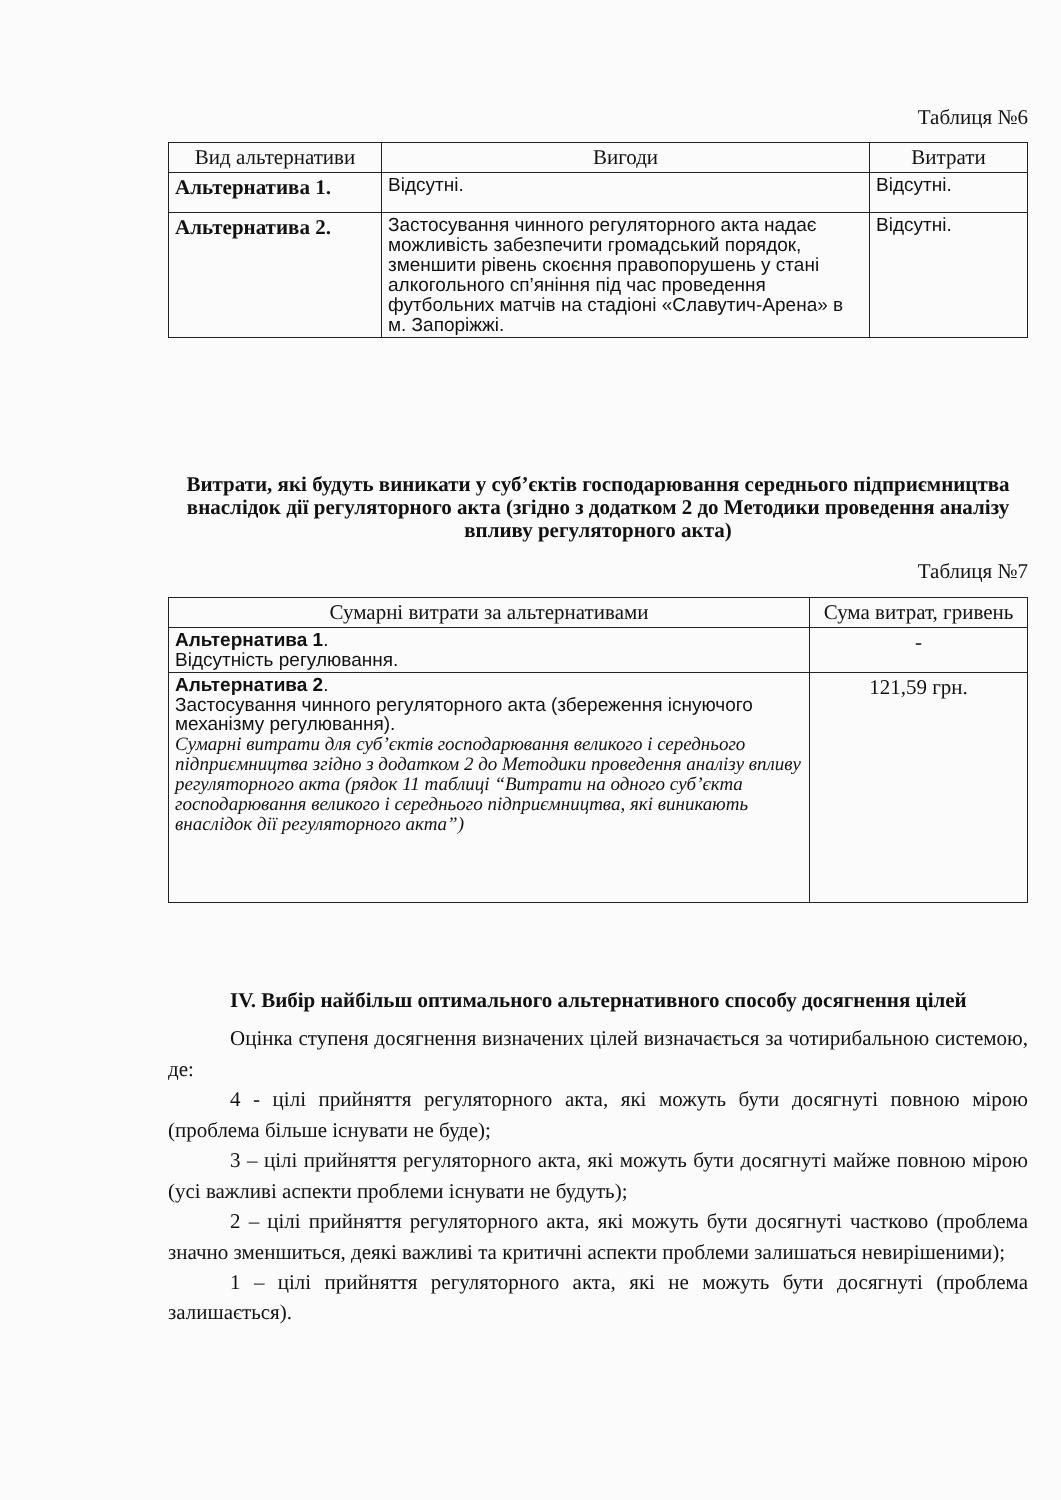Таблиця №6
| Вид альтернативи | Вигоди | Витрати |
| --- | --- | --- |
| Альтернатива 1. | Відсутні. | Відсутні. |
| Альтернатива 2. | Застосування чинного регуляторного акта надає можливість забезпечити громадський порядок, зменшити рівень скоєння правопорушень у стані алкогольного сп’яніння під час проведення футбольних матчів на стадіоні «Славутич-Арена» в м. Запоріжжі. | Відсутні. |
Витрати, які будуть виникати у суб’єктів господарювання середнього підприємництва внаслідок дії регуляторного акта (згідно з додатком 2 до Методики проведення аналізу впливу регуляторного акта)
Таблиця №7
| Сумарні витрати за альтернативами | Сума витрат, гривень |
| --- | --- |
| Альтернатива 1 . Відсутність регулювання. | - |
| Альтернатива 2 . Застосування чинного регуляторного акта (збереження існуючого механізму регулювання). Сумарні витрати для суб’єктів господарювання великого і середнього підприємництва згідно з додатком 2 до Методики проведення аналізу впливу регуляторного акта (рядок 11 таблиці “Витрати на одного суб’єкта господарювання великого і середнього підприємництва, які виникають внаслідок дії регуляторного акта”) | 121,59 грн. |
IV. Вибір найбільш оптимального альтернативного способу досягнення цілей
Оцінка ступеня досягнення визначених цілей визначається за чотирибальною системою, де:
4 - цілі прийняття регуляторного акта, які можуть бути досягнуті повною мірою (проблема більше існувати не буде);
3 – цілі прийняття регуляторного акта, які можуть бути досягнуті майже повною мірою (усі важливі аспекти проблеми існувати не будуть);
2 – цілі прийняття регуляторного акта, які можуть бути досягнуті частково (проблема значно зменшиться, деякі важливі та критичні аспекти проблеми залишаться невирішеними);
1 – цілі прийняття регуляторного акта, які не можуть бути досягнуті (проблема залишається).